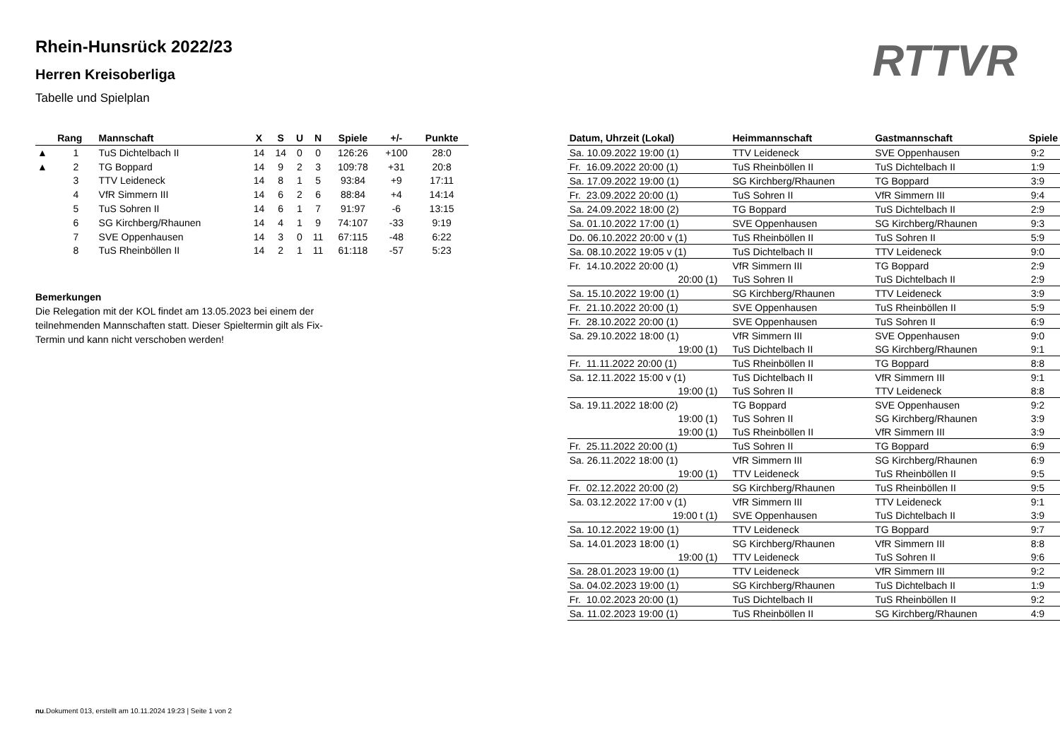RTTVR
Rhein-Hunsrück 2022/23
Herren Kreisoberliga
Tabelle und Spielplan
| | Rang | Mannschaft | X | S | U | N | Spiele | +/- | Punkte |
| --- | --- | --- | --- | --- | --- | --- | --- | --- | --- |
| ▲ | 1 | TuS Dichtelbach II | 14 | 14 | 0 | 0 | 126:26 | +100 | 28:0 |
| ▲ | 2 | TG Boppard | 14 | 9 | 2 | 3 | 109:78 | +31 | 20:8 |
| | 3 | TTV Leideneck | 14 | 8 | 1 | 5 | 93:84 | +9 | 17:11 |
| | 4 | VfR Simmern III | 14 | 6 | 2 | 6 | 88:84 | +4 | 14:14 |
| | 5 | TuS Sohren II | 14 | 6 | 1 | 7 | 91:97 | -6 | 13:15 |
| | 6 | SG Kirchberg/Rhaunen | 14 | 4 | 1 | 9 | 74:107 | -33 | 9:19 |
| | 7 | SVE Oppenhausen | 14 | 3 | 0 | 11 | 67:115 | -48 | 6:22 |
| | 8 | TuS Rheinböllen II | 14 | 2 | 1 | 11 | 61:118 | -57 | 5:23 |
Bemerkungen
Die Relegation mit der KOL findet am 13.05.2023 bei einem der teilnehmenden Mannschaften statt. Dieser Spieltermin gilt als Fix-Termin und kann nicht verschoben werden!
| Datum, Uhrzeit (Lokal) | Heimmannschaft | Gastmannschaft | Spiele |
| --- | --- | --- | --- |
| Sa. 10.09.2022 19:00 (1) | TTV Leideneck | SVE Oppenhausen | 9:2 |
| Fr. 16.09.2022 20:00 (1) | TuS Rheinböllen II | TuS Dichtelbach II | 1:9 |
| Sa. 17.09.2022 19:00 (1) | SG Kirchberg/Rhaunen | TG Boppard | 3:9 |
| Fr. 23.09.2022 20:00 (1) | TuS Sohren II | VfR Simmern III | 9:4 |
| Sa. 24.09.2022 18:00 (2) | TG Boppard | TuS Dichtelbach II | 2:9 |
| Sa. 01.10.2022 17:00 (1) | SVE Oppenhausen | SG Kirchberg/Rhaunen | 9:3 |
| Do. 06.10.2022 20:00 v (1) | TuS Rheinböllen II | TuS Sohren II | 5:9 |
| Sa. 08.10.2022 19:05 v (1) | TuS Dichtelbach II | TTV Leideneck | 9:0 |
| Fr. 14.10.2022 20:00 (1) | VfR Simmern III | TG Boppard | 2:9 |
| 20:00 (1) | TuS Sohren II | TuS Dichtelbach II | 2:9 |
| Sa. 15.10.2022 19:00 (1) | SG Kirchberg/Rhaunen | TTV Leideneck | 3:9 |
| Fr. 21.10.2022 20:00 (1) | SVE Oppenhausen | TuS Rheinböllen II | 5:9 |
| Fr. 28.10.2022 20:00 (1) | SVE Oppenhausen | TuS Sohren II | 6:9 |
| Sa. 29.10.2022 18:00 (1) | VfR Simmern III | SVE Oppenhausen | 9:0 |
| 19:00 (1) | TuS Dichtelbach II | SG Kirchberg/Rhaunen | 9:1 |
| Fr. 11.11.2022 20:00 (1) | TuS Rheinböllen II | TG Boppard | 8:8 |
| Sa. 12.11.2022 15:00 v (1) | TuS Dichtelbach II | VfR Simmern III | 9:1 |
| 19:00 (1) | TuS Sohren II | TTV Leideneck | 8:8 |
| Sa. 19.11.2022 18:00 (2) | TG Boppard | SVE Oppenhausen | 9:2 |
| 19:00 (1) | TuS Sohren II | SG Kirchberg/Rhaunen | 3:9 |
| 19:00 (1) | TuS Rheinböllen II | VfR Simmern III | 3:9 |
| Fr. 25.11.2022 20:00 (1) | TuS Sohren II | TG Boppard | 6:9 |
| Sa. 26.11.2022 18:00 (1) | VfR Simmern III | SG Kirchberg/Rhaunen | 6:9 |
| 19:00 (1) | TTV Leideneck | TuS Rheinböllen II | 9:5 |
| Fr. 02.12.2022 20:00 (2) | SG Kirchberg/Rhaunen | TuS Rheinböllen II | 9:5 |
| Sa. 03.12.2022 17:00 v (1) | VfR Simmern III | TTV Leideneck | 9:1 |
| 19:00 t (1) | SVE Oppenhausen | TuS Dichtelbach II | 3:9 |
| Sa. 10.12.2022 19:00 (1) | TTV Leideneck | TG Boppard | 9:7 |
| Sa. 14.01.2023 18:00 (1) | SG Kirchberg/Rhaunen | VfR Simmern III | 8:8 |
| 19:00 (1) | TTV Leideneck | TuS Sohren II | 9:6 |
| Sa. 28.01.2023 19:00 (1) | TTV Leideneck | VfR Simmern III | 9:2 |
| Sa. 04.02.2023 19:00 (1) | SG Kirchberg/Rhaunen | TuS Dichtelbach II | 1:9 |
| Fr. 10.02.2023 20:00 (1) | TuS Dichtelbach II | TuS Rheinböllen II | 9:2 |
| Sa. 11.02.2023 19:00 (1) | TuS Rheinböllen II | SG Kirchberg/Rhaunen | 4:9 |
nu.Dokument 013, erstellt am 10.11.2024 19:23 | Seite 1 von 2